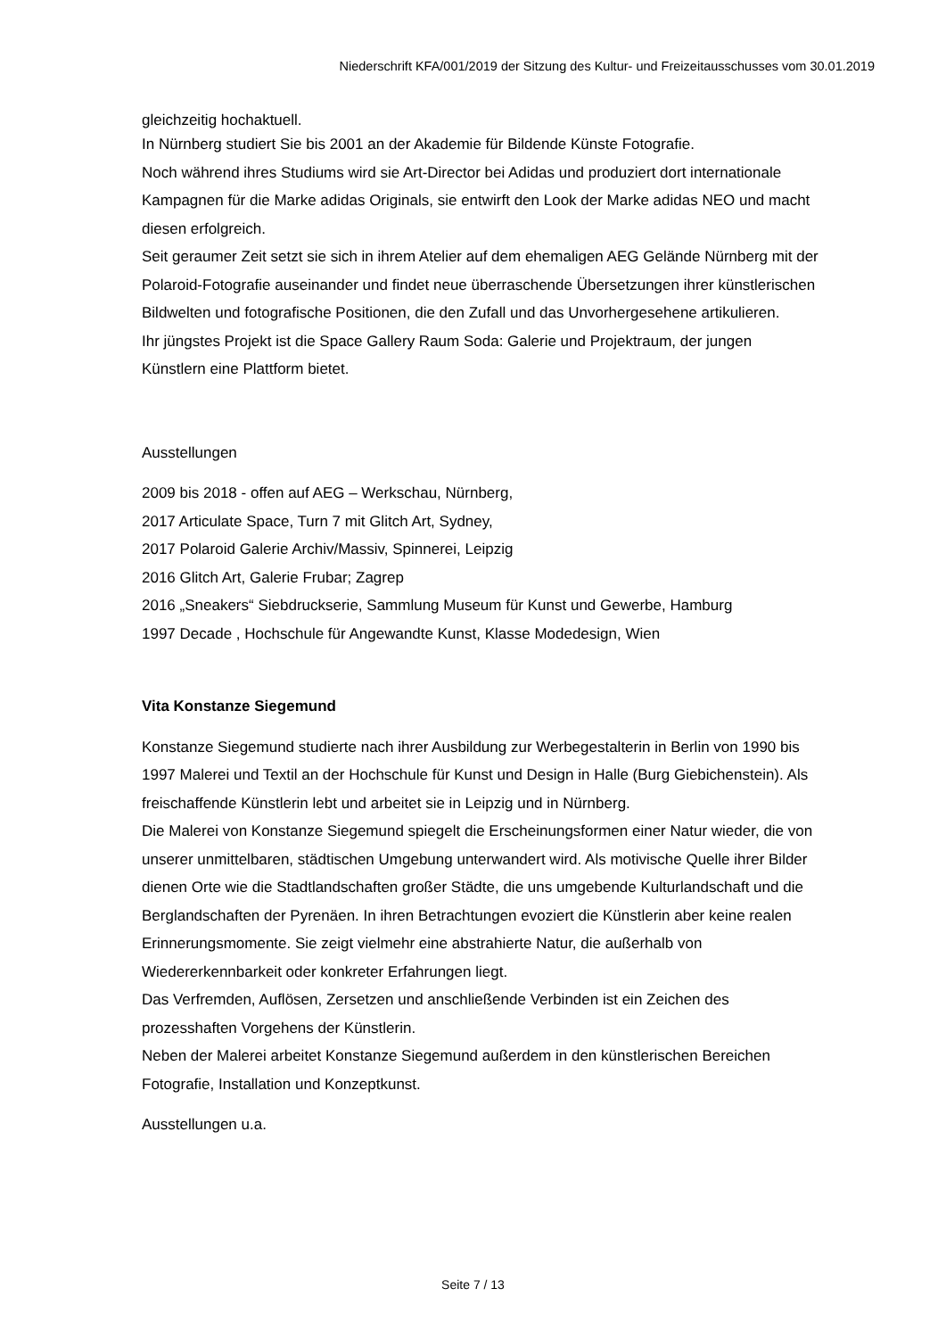Niederschrift KFA/001/2019 der Sitzung des Kultur- und Freizeitausschusses vom 30.01.2019
gleichzeitig hochaktuell.
In Nürnberg studiert Sie bis 2001 an der Akademie für Bildende Künste Fotografie.
Noch während ihres Studiums wird sie Art-Director bei Adidas und produziert dort internationale Kampagnen für die Marke adidas Originals, sie entwirft den Look der Marke adidas NEO und macht diesen erfolgreich.
Seit geraumer Zeit setzt sie sich in ihrem Atelier auf dem ehemaligen AEG Gelände Nürnberg mit der Polaroid-Fotografie auseinander und findet neue überraschende Übersetzungen ihrer künstlerischen Bildwelten und fotografische Positionen, die den Zufall und das Unvorhergesehene artikulieren.
Ihr jüngstes Projekt ist die Space Gallery Raum Soda: Galerie und Projektraum, der jungen Künstlern eine Plattform bietet.
Ausstellungen
2009 bis 2018 - offen auf AEG – Werkschau, Nürnberg,
2017 Articulate Space, Turn 7 mit Glitch Art, Sydney,
2017 Polaroid Galerie Archiv/Massiv, Spinnerei, Leipzig
2016 Glitch Art, Galerie Frubar; Zagrep
2016 „Sneakers“ Siebdruckserie, Sammlung Museum für Kunst und Gewerbe, Hamburg
1997 Decade , Hochschule für Angewandte Kunst, Klasse Modedesign, Wien
Vita Konstanze Siegemund
Konstanze Siegemund studierte nach ihrer Ausbildung zur Werbegestalterin in Berlin von 1990 bis 1997 Malerei und Textil an der Hochschule für Kunst und Design in Halle (Burg Giebichenstein). Als freischaffende Künstlerin lebt und arbeitet sie in Leipzig und in Nürnberg.
Die Malerei von Konstanze Siegemund spiegelt die Erscheinungsformen einer Natur wieder, die von unserer unmittelbaren, städtischen Umgebung unterwandert wird. Als motivische Quelle ihrer Bilder dienen Orte wie die Stadtlandschaften großer Städte, die uns umgebende Kulturlandschaft und die Berglandschaften der Pyrenäen. In ihren Betrachtungen evoziert die Künstlerin aber keine realen Erinnerungsmomente. Sie zeigt vielmehr eine abstrahierte Natur, die außerhalb von Wiedererkennbarkeit oder konkreter Erfahrungen liegt.
Das Verfremden, Auflösen, Zersetzen und anschließende Verbinden ist ein Zeichen des prozesshaften Vorgehens der Künstlerin.
Neben der Malerei arbeitet Konstanze Siegemund außerdem in den künstlerischen Bereichen Fotografie, Installation und Konzeptkunst.
Ausstellungen u.a.
Seite 7 / 13